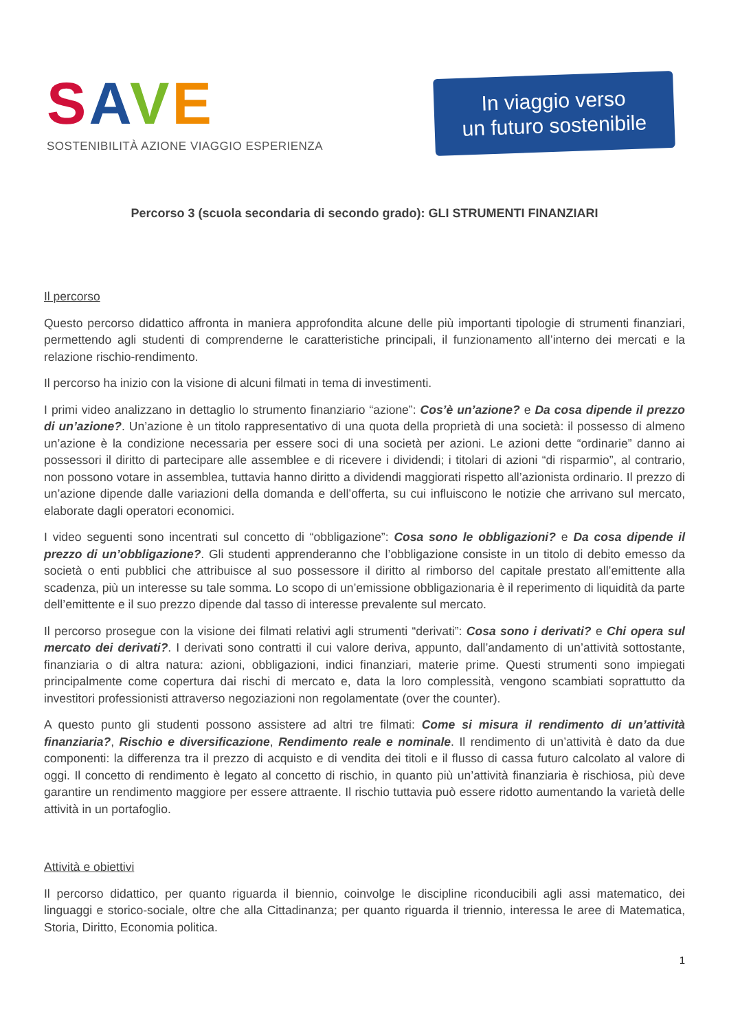SAVE
SOSTENIBILITÀ AZIONE VIAGGIO ESPERIENZA
In viaggio verso
un futuro sostenibile
Percorso 3 (scuola secondaria di secondo grado): GLI STRUMENTI FINANZIARI
Il percorso
Questo percorso didattico affronta in maniera approfondita alcune delle più importanti tipologie di strumenti finanziari, permettendo agli studenti di comprenderne le caratteristiche principali, il funzionamento all’interno dei mercati e la relazione rischio-rendimento.
Il percorso ha inizio con la visione di alcuni filmati in tema di investimenti.
I primi video analizzano in dettaglio lo strumento finanziario “azione”: Cos’è un’azione? e Da cosa dipende il prezzo di un’azione?. Un’azione è un titolo rappresentativo di una quota della proprietà di una società: il possesso di almeno un’azione è la condizione necessaria per essere soci di una società per azioni. Le azioni dette “ordinarie” danno ai possessori il diritto di partecipare alle assemblee e di ricevere i dividendi; i titolari di azioni “di risparmio”, al contrario, non possono votare in assemblea, tuttavia hanno diritto a dividendi maggiorati rispetto all’azionista ordinario. Il prezzo di un’azione dipende dalle variazioni della domanda e dell’offerta, su cui influiscono le notizie che arrivano sul mercato, elaborate dagli operatori economici.
I video seguenti sono incentrati sul concetto di “obbligazione”: Cosa sono le obbligazioni? e Da cosa dipende il prezzo di un’obbligazione?. Gli studenti apprenderanno che l’obbligazione consiste in un titolo di debito emesso da società o enti pubblici che attribuisce al suo possessore il diritto al rimborso del capitale prestato all’emittente alla scadenza, più un interesse su tale somma. Lo scopo di un’emissione obbligazionaria è il reperimento di liquidità da parte dell’emittente e il suo prezzo dipende dal tasso di interesse prevalente sul mercato.
Il percorso prosegue con la visione dei filmati relativi agli strumenti “derivati”: Cosa sono i derivati? e Chi opera sul mercato dei derivati?. I derivati sono contratti il cui valore deriva, appunto, dall’andamento di un’attività sottostante, finanziaria o di altra natura: azioni, obbligazioni, indici finanziari, materie prime. Questi strumenti sono impiegati principalmente come copertura dai rischi di mercato e, data la loro complessità, vengono scambiati soprattutto da investitori professionisti attraverso negoziazioni non regolamentate (over the counter).
A questo punto gli studenti possono assistere ad altri tre filmati: Come si misura il rendimento di un’attività finanziaria?, Rischio e diversificazione, Rendimento reale e nominale. Il rendimento di un’attività è dato da due componenti: la differenza tra il prezzo di acquisto e di vendita dei titoli e il flusso di cassa futuro calcolato al valore di oggi. Il concetto di rendimento è legato al concetto di rischio, in quanto più un’attività finanziaria è rischiosa, più deve garantire un rendimento maggiore per essere attraente. Il rischio tuttavia può essere ridotto aumentando la varietà delle attività in un portafoglio.
Attività e obiettivi
Il percorso didattico, per quanto riguarda il biennio, coinvolge le discipline riconducibili agli assi matematico, dei linguaggi e storico-sociale, oltre che alla Cittadinanza; per quanto riguarda il triennio, interessa le aree di Matematica, Storia, Diritto, Economia politica.
1